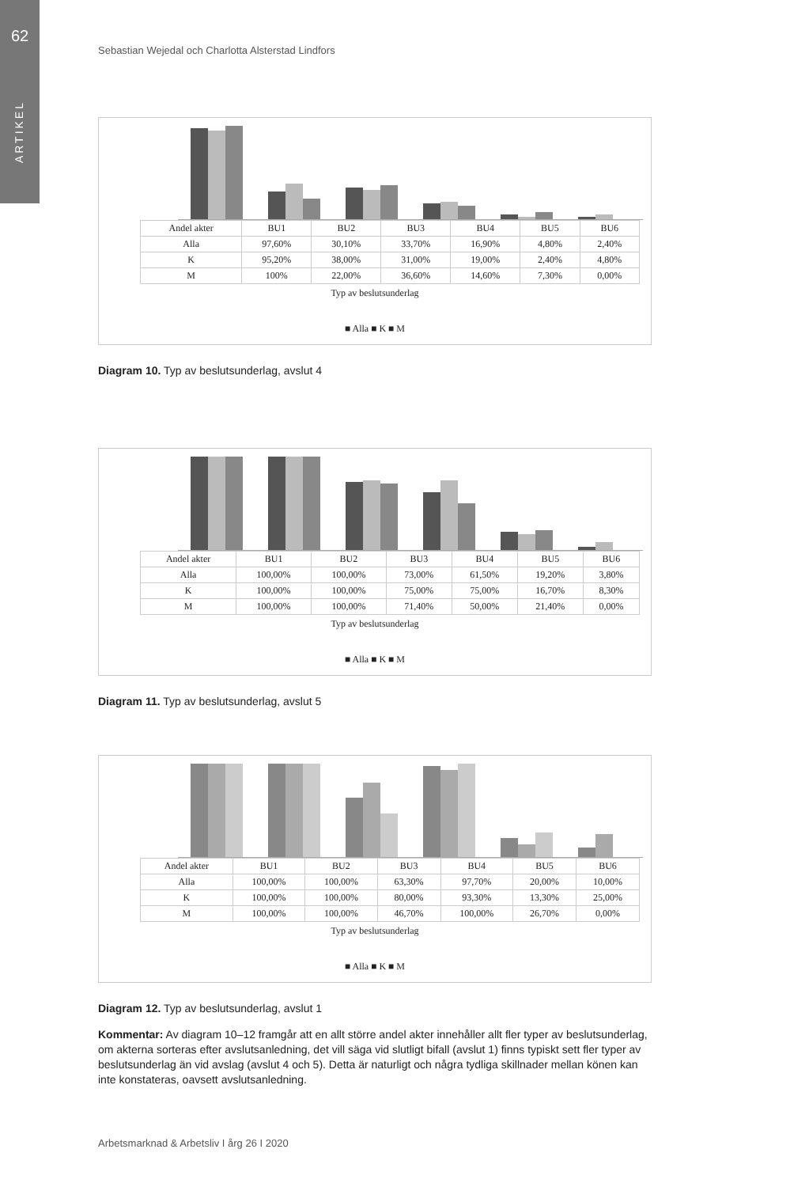62
ARTIKEL
Sebastian Wejedal och Charlotta Alsterstad Lindfors
| Andel akter | BU1 | BU2 | BU3 | BU4 | BU5 | BU6 |
| --- | --- | --- | --- | --- | --- | --- |
| Alla | 97,60% | 30,10% | 33,70% | 16,90% | 4,80% | 2,40% |
| K | 95,20% | 38,00% | 31,00% | 19,00% | 2,40% | 4,80% |
| M | 100% | 22,00% | 36,60% | 14,60% | 7,30% | 0,00% |
Typ av beslutsunderlag
■ Alla ■ K ■ M
Diagram 10. Typ av beslutsunderlag, avslut 4
| Andel akter | BU1 | BU2 | BU3 | BU4 | BU5 | BU6 |
| --- | --- | --- | --- | --- | --- | --- |
| Alla | 100,00% | 100,00% | 73,00% | 61,50% | 19,20% | 3,80% |
| K | 100,00% | 100,00% | 75,00% | 75,00% | 16,70% | 8,30% |
| M | 100,00% | 100,00% | 71,40% | 50,00% | 21,40% | 0,00% |
Typ av beslutsunderlag
■ Alla ■ K ■ M
Diagram 11. Typ av beslutsunderlag, avslut 5
| Andel akter | BU1 | BU2 | BU3 | BU4 | BU5 | BU6 |
| --- | --- | --- | --- | --- | --- | --- |
| Alla | 100,00% | 100,00% | 63,30% | 97,70% | 20,00% | 10,00% |
| K | 100,00% | 100,00% | 80,00% | 93,30% | 13,30% | 25,00% |
| M | 100,00% | 100,00% | 46,70% | 100,00% | 26,70% | 0,00% |
Typ av beslutsunderlag
■ Alla ■ K ■ M
Diagram 12. Typ av beslutsunderlag, avslut 1
Kommentar: Av diagram 10–12 framgår att en allt större andel akter innehåller allt fler typer av beslutsunderlag, om akterna sorteras efter avslutsanledning, det vill säga vid slutligt bifall (avslut 1) finns typiskt sett fler typer av beslutsunderlag än vid avslag (avslut 4 och 5). Detta är naturligt och några tydliga skillnader mellan könen kan inte konstateras, oavsett avslutsanledning.
Arbetsmarknad & Arbetsliv I årg 26 I 2020